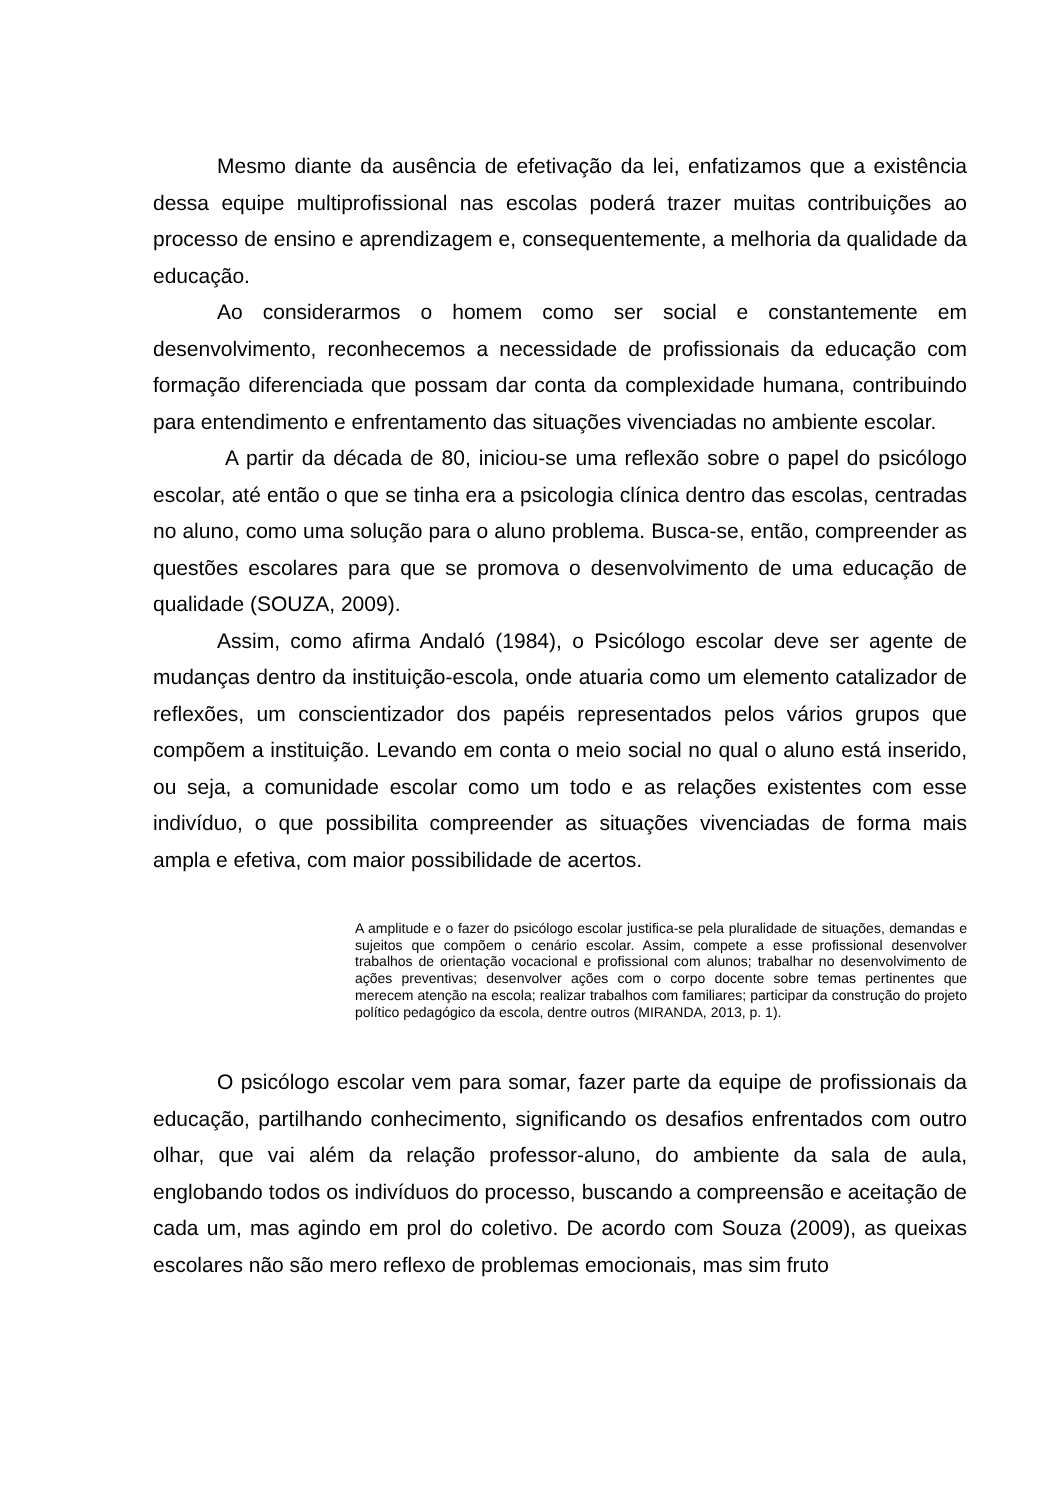Mesmo diante da ausência de efetivação da lei, enfatizamos que a existência dessa equipe multiprofissional nas escolas poderá trazer muitas contribuições ao processo de ensino e aprendizagem e, consequentemente, a melhoria da qualidade da educação.
Ao considerarmos o homem como ser social e constantemente em desenvolvimento, reconhecemos a necessidade de profissionais da educação com formação diferenciada que possam dar conta da complexidade humana, contribuindo para entendimento e enfrentamento das situações vivenciadas no ambiente escolar.
A partir da década de 80, iniciou-se uma reflexão sobre o papel do psicólogo escolar, até então o que se tinha era a psicologia clínica dentro das escolas, centradas no aluno, como uma solução para o aluno problema. Busca-se, então, compreender as questões escolares para que se promova o desenvolvimento de uma educação de qualidade (SOUZA, 2009).
Assim, como afirma Andaló (1984), o Psicólogo escolar deve ser agente de mudanças dentro da instituição-escola, onde atuaria como um elemento catalizador de reflexões, um conscientizador dos papéis representados pelos vários grupos que compõem a instituição. Levando em conta o meio social no qual o aluno está inserido, ou seja, a comunidade escolar como um todo e as relações existentes com esse indivíduo, o que possibilita compreender as situações vivenciadas de forma mais ampla e efetiva, com maior possibilidade de acertos.
A amplitude e o fazer do psicólogo escolar justifica-se pela pluralidade de situações, demandas e sujeitos que compõem o cenário escolar. Assim, compete a esse profissional desenvolver trabalhos de orientação vocacional e profissional com alunos; trabalhar no desenvolvimento de ações preventivas; desenvolver ações com o corpo docente sobre temas pertinentes que merecem atenção na escola; realizar trabalhos com familiares; participar da construção do projeto político pedagógico da escola, dentre outros (MIRANDA, 2013, p. 1).
O psicólogo escolar vem para somar, fazer parte da equipe de profissionais da educação, partilhando conhecimento, significando os desafios enfrentados com outro olhar, que vai além da relação professor-aluno, do ambiente da sala de aula, englobando todos os indivíduos do processo, buscando a compreensão e aceitação de cada um, mas agindo em prol do coletivo. De acordo com Souza (2009), as queixas escolares não são mero reflexo de problemas emocionais, mas sim fruto